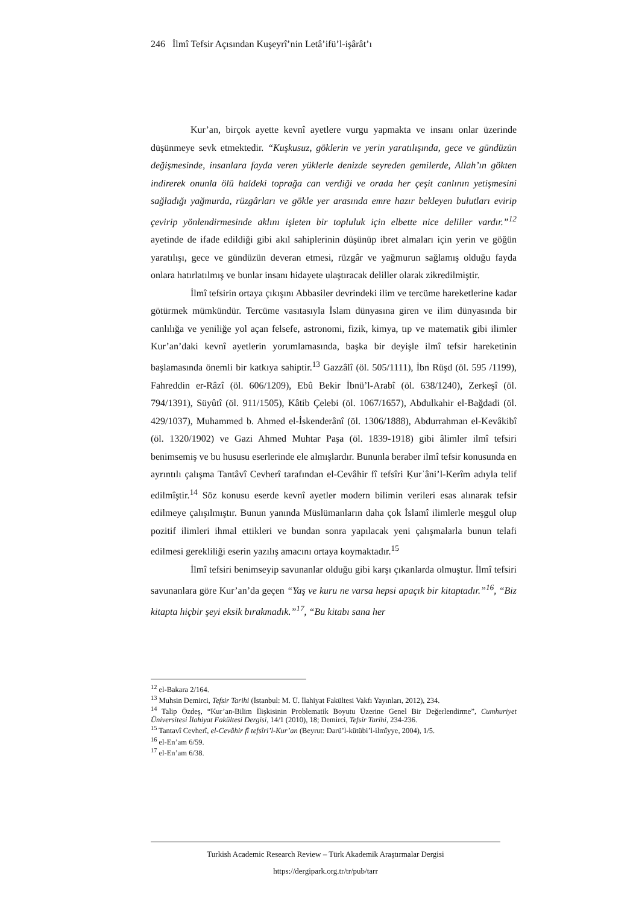246 İlmî Tefsir Açısından Kuşeyrî’nin Letâ’ifü’l-işârât’ı
Kur’an, birçok ayette kevnî ayetlere vurgu yapmakta ve insanı onlar üzerinde düşünmeye sevk etmektedir. “Kuşkusuz, göklerin ve yerin yaratılışında, gece ve gündüzün değişmesinde, insanlara fayda veren yüklerle denizde seyreden gemilerde, Allah’ın gökten indirerek onunla ölü haldeki toprağa can verdiği ve orada her çeşit canlının yetişmesini sağladığı yağmurda, rüzgârları ve gökle yer arasında emre hazır bekleyen bulutları evirip çevirip yönlendirmesinde aklını işleten bir topluluk için elbette nice deliller vardır.”<sup>12</sup> ayetinde de ifade edildiği gibi akıl sahiplerinin düşünüp ibret almaları için yerin ve göğün yaratılışı, gece ve gündüzün deveran etmesi, rüzgâr ve yağmurun sağlamış olduğu fayda onlara hatırlatılmış ve bunlar insanı hidayete ulaştıracak deliller olarak zikredilmiştir.
İlmî tefsirin ortaya çıkışını Abbasiler devrindeki ilim ve tercüme hareketlerine kadar götürmek mümkündür. Tercüme vasıtasıyla İslam dünyasına giren ve ilim dünyasında bir canlılığa ve yeniliğe yol açan felsefe, astronomi, fizik, kimya, tıp ve matematik gibi ilimler Kur’an’daki kevnî ayetlerin yorumlamasında, başka bir deyişle ilmî tefsir hareketinin başlamasında önemli bir katkıya sahiptir.<sup>13</sup> Gazzâlî (öl. 505/1111), İbn Rüşd (öl. 595 /1199), Fahreddin er-Râzî (öl. 606/1209), Ebû Bekir İbnü’l-Arabî (öl. 638/1240), Zerkeşî (öl. 794/1391), Süyûtî (öl. 911/1505), Kâtib Çelebi (öl. 1067/1657), Abdulkahir el-Bağdadi (öl. 429/1037), Muhammed b. Ahmed el-İskenderânî (öl. 1306/1888), Abdurrahman el-Kevâkibî (öl. 1320/1902) ve Gazi Ahmed Muhtar Paşa (öl. 1839-1918) gibi âlimler ilmî tefsiri benimsemiş ve bu hususu eserlerinde ele almışlardır. Bununla beraber ilmî tefsir konusunda en ayrıntılı çalışma Tantâvî Cevherî tarafından el-Cevâhir fî tefsîri Ḳurʾâni’l-Kerîm adıyla telif edilmîştir.<sup>14</sup> Söz konusu eserde kevnî ayetler modern bilimin verileri esas alınarak tefsir edilmeye çalışılmıştır. Bunun yanında Müslümanların daha çok İslamî ilimlerle meşgul olup pozitif ilimleri ihmal ettikleri ve bundan sonra yapılacak yeni çalışmalarla bunun telafi edilmesi gerekliliği eserin yazılış amacını ortaya koymaktadır.<sup>15</sup>
İlmî tefsiri benimseyip savunanlar olduğu gibi karşı çıkanlarda olmuştur. İlmî tefsiri savunanlara göre Kur’an’da geçen “Yaş ve kuru ne varsa hepsi apaçık bir kitaptadır.”<sup>16</sup>, “Biz kitapta hiçbir şeyi eksik bırakmadık.”<sup>17</sup>, “Bu kitabı sana her
<sup>12</sup> el-Bakara 2/164.
<sup>13</sup> Muhsin Demirci, Tefsir Tarihi (İstanbul: M. Ü. İlahiyat Fakültesi Vakfı Yayınları, 2012), 234.
<sup>14</sup> Talip Özdeş, “Kur’an-Bilim İlişkisinin Problematik Boyutu Üzerine Genel Bir Değerlendirme”, Cumhuriyet Üniversitesi İlahiyat Fakültesi Dergisi, 14/1 (2010), 18; Demirci, Tefsir Tarihi, 234-236.
<sup>15</sup> Tantavî Cevherî, el-Cevâhir fî tefsîri’l-Kur’an (Beyrut: Darü’l-kütübi’l-ilmîyye, 2004), 1/5.
<sup>16</sup> el-En’am 6/59.
<sup>17</sup> el-En’am 6/38.
Turkish Academic Research Review – Türk Akademik Araştırmalar Dergisi
https://dergipark.org.tr/tr/pub/tarr